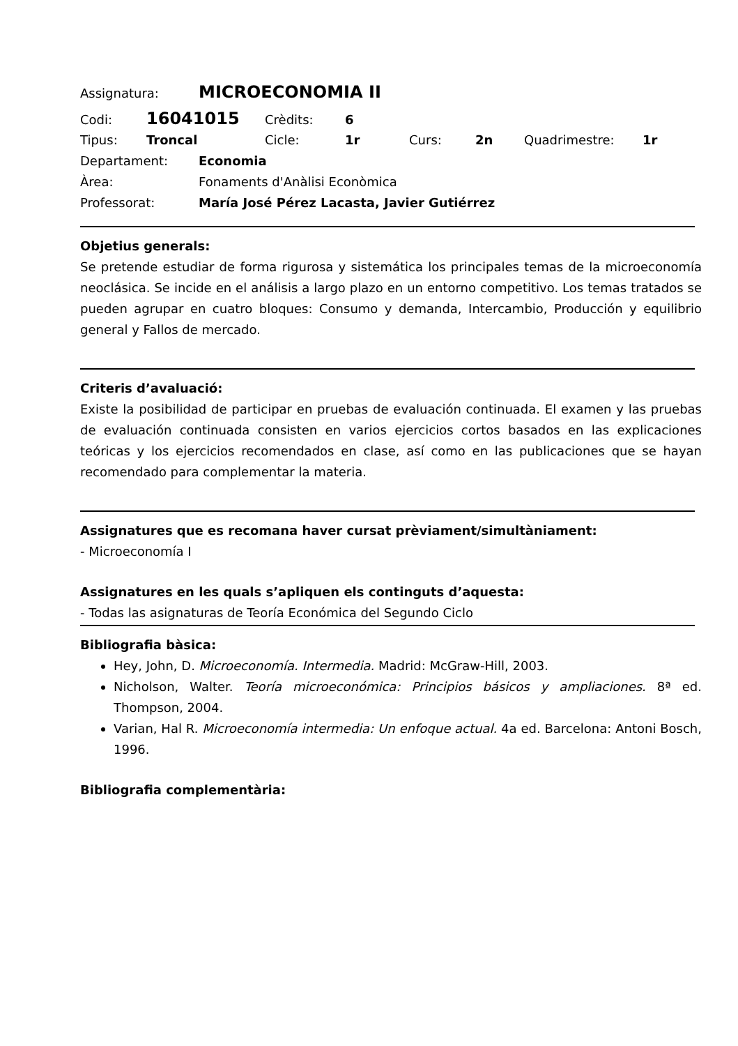Assignatura: MICROECONOMIA II
Codi: 16041015 Crèdits: 6
Tipus: Troncal Cicle: 1r Curs: 2n Quadrimestre: 1r
Departament: Economia
Àrea: Fonaments d'Anàlisi Econòmica
Professorat: María José Pérez Lacasta, Javier Gutiérrez
Objetius generals:
Se pretende estudiar de forma rigurosa y sistemática los principales temas de la microeconomía neoclásica. Se incide en el análisis a largo plazo en un entorno competitivo. Los temas tratados se pueden agrupar en cuatro bloques: Consumo y demanda, Intercambio, Producción y equilibrio general y Fallos de mercado.
Criteris d’avaluació:
Existe la posibilidad de participar en pruebas de evaluación continuada. El examen y las pruebas de evaluación continuada consisten en varios ejercicios cortos basados en las explicaciones teóricas y los ejercicios recomendados en clase, así como en las publicaciones que se hayan recomendado para complementar la materia.
Assignatures que es recomana haver cursat prèviament/simultàniament:
- Microeconomía I
Assignatures en les quals s’apliquen els continguts d’aquesta:
- Todas las asignaturas de Teoría Económica del Segundo Ciclo
Bibliografia bàsica:
Hey, John, D. Microeconomía. Intermedia. Madrid: McGraw-Hill, 2003.
Nicholson, Walter. Teoría microeconómica: Principios básicos y ampliaciones. 8ª ed. Thompson, 2004.
Varian, Hal R. Microeconomía intermedia: Un enfoque actual. 4a ed. Barcelona: Antoni Bosch, 1996.
Bibliografia complementària: